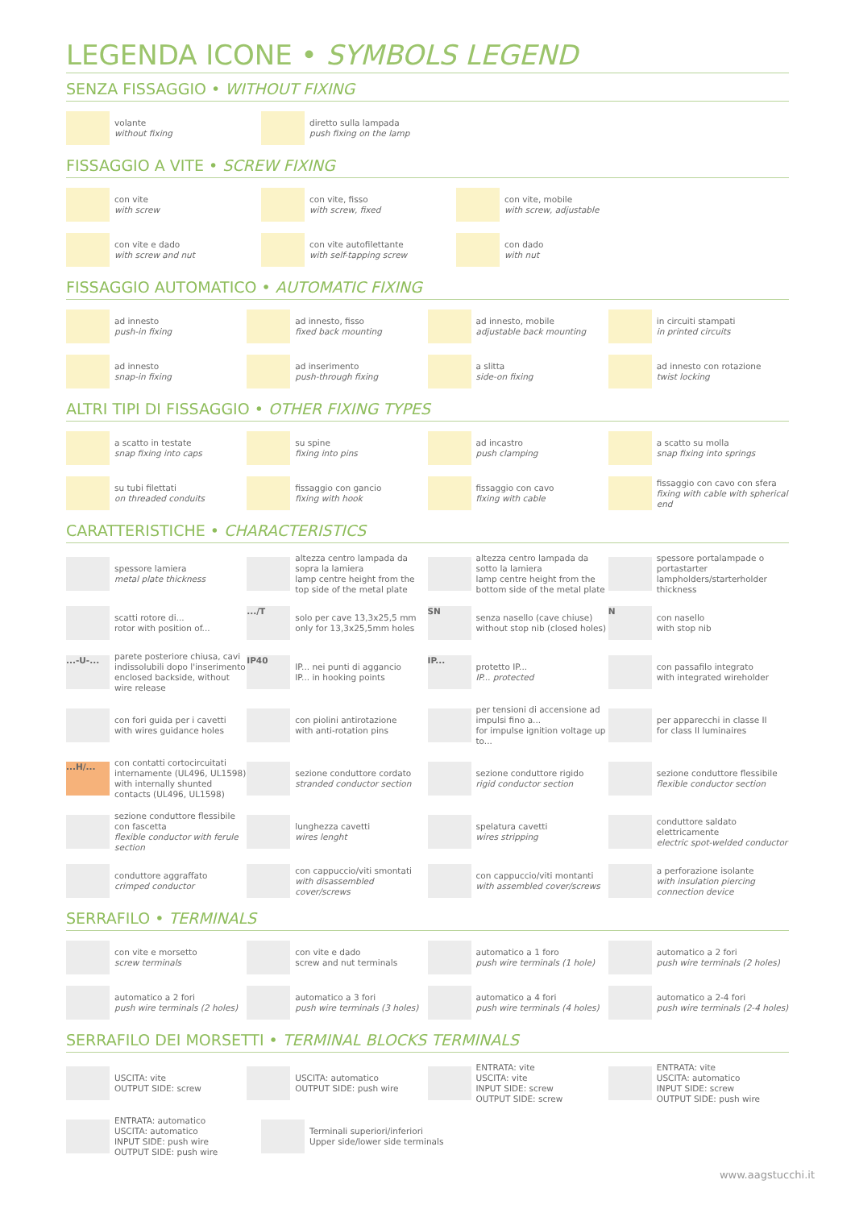LEGENDA ICONE • SYMBOLS LEGEND
SENZA FISSAGGIO • WITHOUT FIXING
volante
without fixing
diretto sulla lampada
push fixing on the lamp
FISSAGGIO A VITE • SCREW FIXING
con vite
with screw
con vite, fisso
with screw, fixed
con vite, mobile
with screw, adjustable
con vite e dado
with screw and nut
con vite autofilettante
with self-tapping screw
con dado
with nut
FISSAGGIO AUTOMATICO • AUTOMATIC FIXING
ad innesto
push-in fixing
ad innesto, fisso
fixed back mounting
ad innesto, mobile
adjustable back mounting
in circuiti stampati
in printed circuits
ad innesto
snap-in fixing
ad inserimento
push-through fixing
a slitta
side-on fixing
ad innesto con rotazione
twist locking
ALTRI TIPI DI FISSAGGIO • OTHER FIXING TYPES
a scatto in testate
snap fixing into caps
su spine
fixing into pins
ad incastro
push clamping
a scatto su molla
snap fixing into springs
su tubi filettati
on threaded conduits
fissaggio con gancio
fixing with hook
fissaggio con cavo
fixing with cable
fissaggio con cavo con sfera
fixing with cable with spherical end
CARATTERISTICHE • CHARACTERISTICS
spessore lamiera
metal plate thickness
altezza centro lampada da sopra la lamiera
lamp centre height from the top side of the metal plate
altezza centro lampada da sotto la lamiera
lamp centre height from the bottom side of the metal plate
spessore portalampade o portastarter
lampholders/starterholder thickness
scatti rotore di...
rotor with position of...
.../T
solo per cave 13,3x25,5 mm
only for 13,3x25,5mm holes
SN
senza nasello (cave chiuse)
without stop nib (closed holes)
N
con nasello
with stop nib
...-U-...
parete posteriore chiusa, cavi indissolubili dopo l'inserimento
enclosed backside, without wire release
IP40
IP... nei punti di aggancio
IP... in hooking points
IP...
protetto IP...
IP... protected
con passafilo integrato
with integrated wireholder
con fori guida per i cavetti
with wires guidance holes
con piolini antirotazione
with anti-rotation pins
per tensioni di accensione ad impulsi fino a...
for impulse ignition voltage up to...
per apparecchi in classe II
for class II luminaires
...H/...
con contatti cortocircuitati internamente (UL496, UL1598)
with internally shunted contacts (UL496, UL1598)
sezione conduttore cordato
stranded conductor section
sezione conduttore rigido
rigid conductor section
sezione conduttore flessibile
flexible conductor section
sezione conduttore flessibile con fascetta
flexible conductor with ferule section
lunghezza cavetti
wires lenght
spelatura cavetti
wires stripping
conduttore saldato elettricamente
electric spot-welded conductor
conduttore aggraffato
crimped conductor
con cappuccio/viti smontati
with disassembled cover/screws
con cappuccio/viti montanti
with assembled cover/screws
a perforazione isolante
with insulation piercing connection device
SERRAFILO • TERMINALS
con vite e morsetto
screw terminals
con vite e dado
screw and nut terminals
automatico a 1 foro
push wire terminals (1 hole)
automatico a 2 fori
push wire terminals (2 holes)
automatico a 2 fori
push wire terminals (2 holes)
automatico a 3 fori
push wire terminals (3 holes)
automatico a 4 fori
push wire terminals (4 holes)
automatico a 2-4 fori
push wire terminals (2-4 holes)
SERRAFILO DEI MORSETTI • TERMINAL BLOCKS TERMINALS
USCITA: vite
OUTPUT SIDE: screw
USCITA: automatico
OUTPUT SIDE: push wire
ENTRATA: vite
USCITA: vite
INPUT SIDE: screw
OUTPUT SIDE: screw
ENTRATA: vite
USCITA: automatico
INPUT SIDE: screw
OUTPUT SIDE: push wire
ENTRATA: automatico
USCITA: automatico
INPUT SIDE: push wire
OUTPUT SIDE: push wire
Terminali superiori/inferiori
Upper side/lower side terminals
www.aagstucchi.it